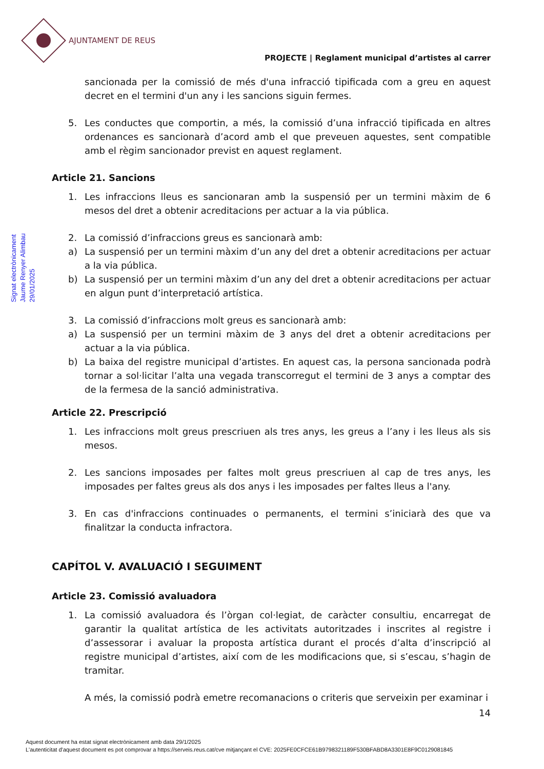AJUNTAMENT DE REUS
PROJECTE | Reglament municipal d’artistes al carrer
Signat electrònicament
Jaume Renyer Alimbau
29/01/2025
sancionada per la comissió de més d'una infracció tipificada com a greu en aquest decret en el termini d'un any i les sancions siguin fermes.
5. Les conductes que comportin, a més, la comissió d’una infracció tipificada en altres ordenances es sancionarà d’acord amb el que preveuen aquestes, sent compatible amb el règim sancionador previst en aquest reglament.
Article 21. Sancions
1. Les infraccions lleus es sancionaran amb la suspensió per un termini màxim de 6 mesos del dret a obtenir acreditacions per actuar a la via pública.
2. La comissió d’infraccions greus es sancionarà amb:
a) La suspensió per un termini màxim d’un any del dret a obtenir acreditacions per actuar a la via pública.
b) La suspensió per un termini màxim d’un any del dret a obtenir acreditacions per actuar en algun punt d’interpretació artística.
3. La comissió d’infraccions molt greus es sancionarà amb:
a) La suspensió per un termini màxim de 3 anys del dret a obtenir acreditacions per actuar a la via pública.
b) La baixa del registre municipal d’artistes. En aquest cas, la persona sancionada podrà tornar a sol·licitar l’alta una vegada transcorregut el termini de 3 anys a comptar des de la fermesa de la sanció administrativa.
Article 22. Prescripció
1. Les infraccions molt greus prescriuen als tres anys, les greus a l’any i les lleus als sis mesos.
2. Les sancions imposades per faltes molt greus prescriuen al cap de tres anys, les imposades per faltes greus als dos anys i les imposades per faltes lleus a l'any.
3. En cas d'infraccions continuades o permanents, el termini s’iniciarà des que va finalitzar la conducta infractora.
CAPÍTOL V. AVALUACIÓ I SEGUIMENT
Article 23. Comissió avaluadora
1. La comissió avaluadora és l’òrgan col·legiat, de caràcter consultiu, encarregat de garantir la qualitat artística de les activitats autoritzades i inscrites al registre i d’assessorar i avaluar la proposta artística durant el procés d’alta d’inscripció al registre municipal d’artistes, així com de les modificacions que, si s’escau, s’hagin de tramitar.
A més, la comissió podrà emetre recomanacions o criteris que serveixin per examinar i
14
Aquest document ha estat signat electrònicament amb data 29/1/2025
L'autenticitat d'aquest document es pot comprovar a https://serveis.reus.cat/cve mitjançant el CVE: 2025FE0CFCE61B9798321189F530BFABD8A3301E8F9C0129081845